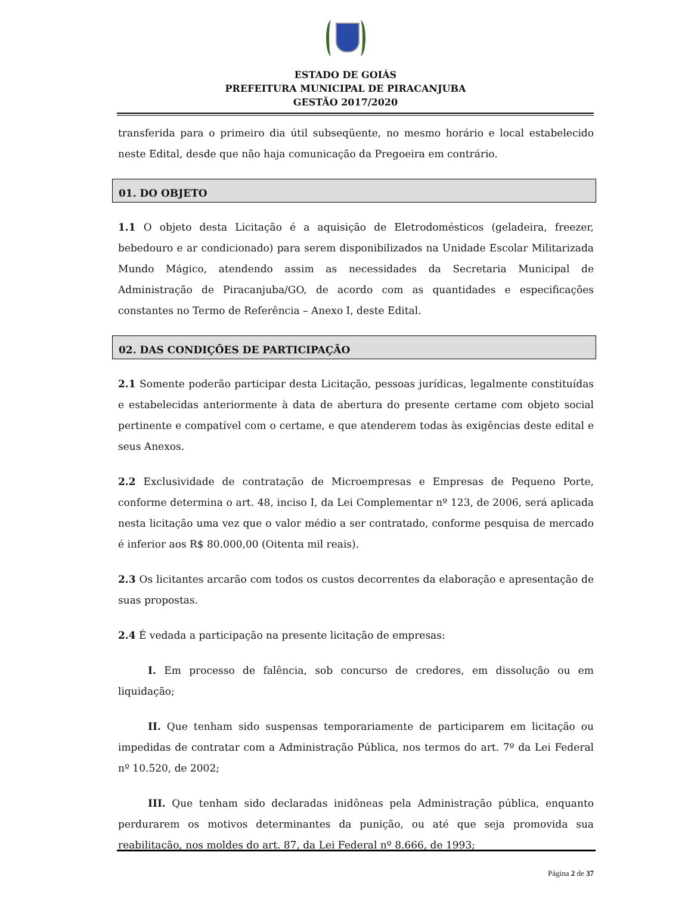ESTADO DE GOIÁS
PREFEITURA MUNICIPAL DE PIRACANJUBA
GESTÃO 2017/2020
transferida para o primeiro dia útil subseqüente, no mesmo horário e local estabelecido neste Edital, desde que não haja comunicação da Pregoeira em contrário.
01. DO OBJETO
1.1 O objeto desta Licitação é a aquisição de Eletrodomésticos (geladeira, freezer, bebedouro e ar condicionado) para serem disponibilizados na Unidade Escolar Militarizada Mundo Mágico, atendendo assim as necessidades da Secretaria Municipal de Administração de Piracanjuba/GO, de acordo com as quantidades e especificações constantes no Termo de Referência – Anexo I, deste Edital.
02. DAS CONDIÇÕES DE PARTICIPAÇÃO
2.1 Somente poderão participar desta Licitação, pessoas jurídicas, legalmente constituídas e estabelecidas anteriormente à data de abertura do presente certame com objeto social pertinente e compatível com o certame, e que atenderem todas às exigências deste edital e seus Anexos.
2.2 Exclusividade de contratação de Microempresas e Empresas de Pequeno Porte, conforme determina o art. 48, inciso I, da Lei Complementar nº 123, de 2006, será aplicada nesta licitação uma vez que o valor médio a ser contratado, conforme pesquisa de mercado é inferior aos R$ 80.000,00 (Oitenta mil reais).
2.3 Os licitantes arcarão com todos os custos decorrentes da elaboração e apresentação de suas propostas.
2.4 É vedada a participação na presente licitação de empresas:
I. Em processo de falência, sob concurso de credores, em dissolução ou em liquidação;
II. Que tenham sido suspensas temporariamente de participarem em licitação ou impedidas de contratar com a Administração Pública, nos termos do art. 7º da Lei Federal nº 10.520, de 2002;
III. Que tenham sido declaradas inidôneas pela Administração pública, enquanto perdurarem os motivos determinantes da punição, ou até que seja promovida sua reabilitação, nos moldes do art. 87, da Lei Federal nº 8.666, de 1993;
Página 2 de 37